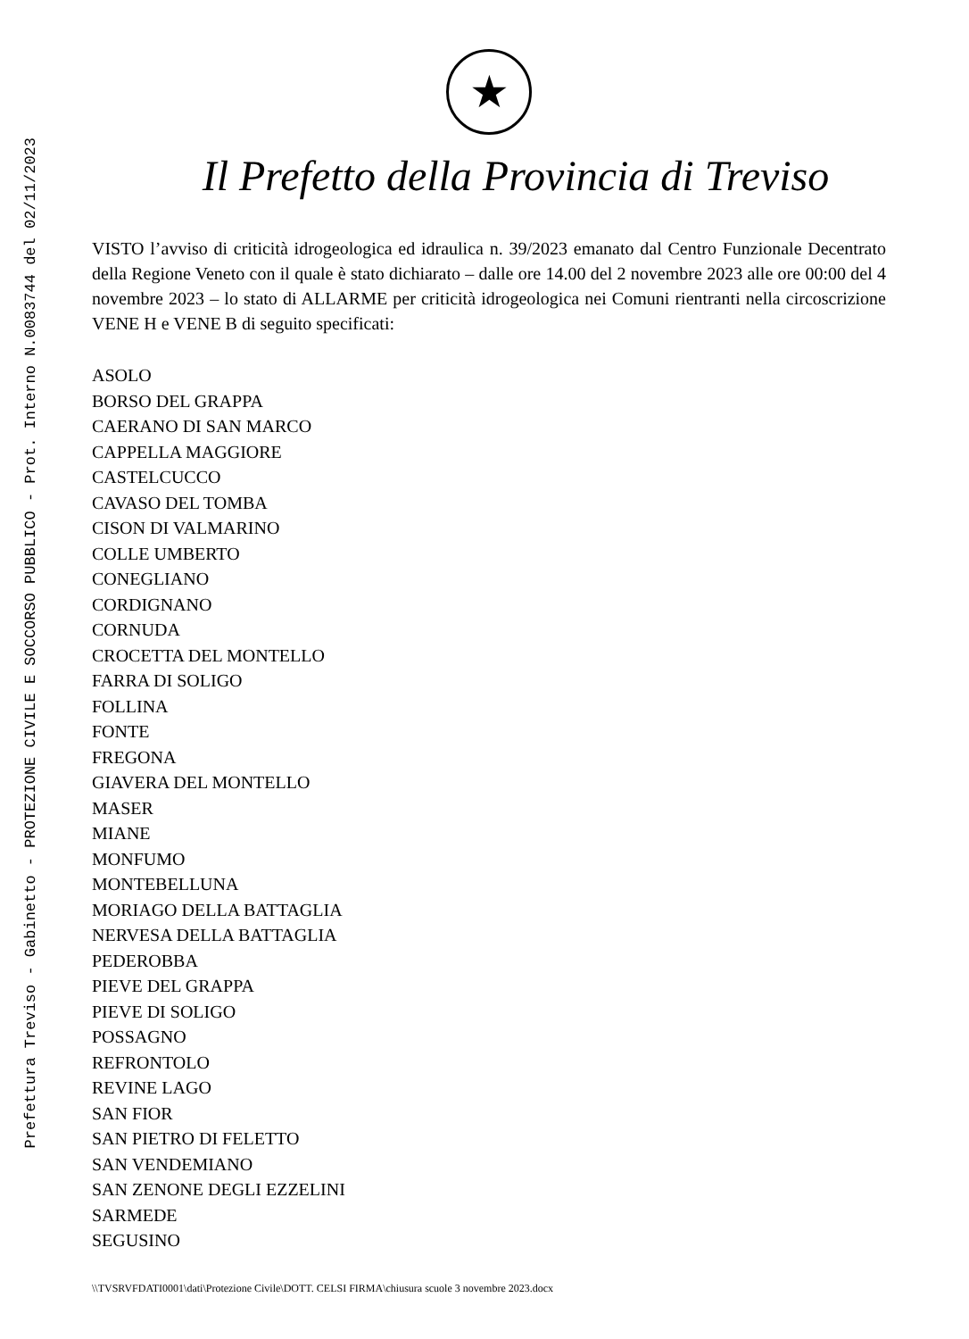Prefettura Treviso - Gabinetto - PROTEZIONE CIVILE E SOCCORSO PUBBLICO - Prot. Interno N.0083744 del 02/11/2023
★
Il Prefetto della Provincia di Treviso
VISTO l’avviso di criticità idrogeologica ed idraulica n. 39/2023 emanato dal Centro Funzionale Decentrato della Regione Veneto con il quale è stato dichiarato – dalle ore 14.00 del 2 novembre 2023 alle ore 00:00 del 4 novembre 2023 – lo stato di ALLARME per criticità idrogeologica nei Comuni rientranti nella circoscrizione VENE H e VENE B di seguito specificati:
ASOLO
BORSO DEL GRAPPA
CAERANO DI SAN MARCO
CAPPELLA MAGGIORE
CASTELCUCCO
CAVASO DEL TOMBA
CISON DI VALMARINO
COLLE UMBERTO
CONEGLIANO
CORDIGNANO
CORNUDA
CROCETTA DEL MONTELLO
FARRA DI SOLIGO
FOLLINA
FONTE
FREGONA
GIAVERA DEL MONTELLO
MASER
MIANE
MONFUMO
MONTEBELLUNA
MORIAGO DELLA BATTAGLIA
NERVESA DELLA BATTAGLIA
PEDEROBBA
PIEVE DEL GRAPPA
PIEVE DI SOLIGO
POSSAGNO
REFRONTOLO
REVINE LAGO
SAN FIOR
SAN PIETRO DI FELETTO
SAN VENDEMIANO
SAN ZENONE DEGLI EZZELINI
SARMEDE
SEGUSINO
\\TVSRVFDATI0001\dati\Protezione Civile\DOTT. CELSI FIRMA\chiusura scuole 3 novembre 2023.docx